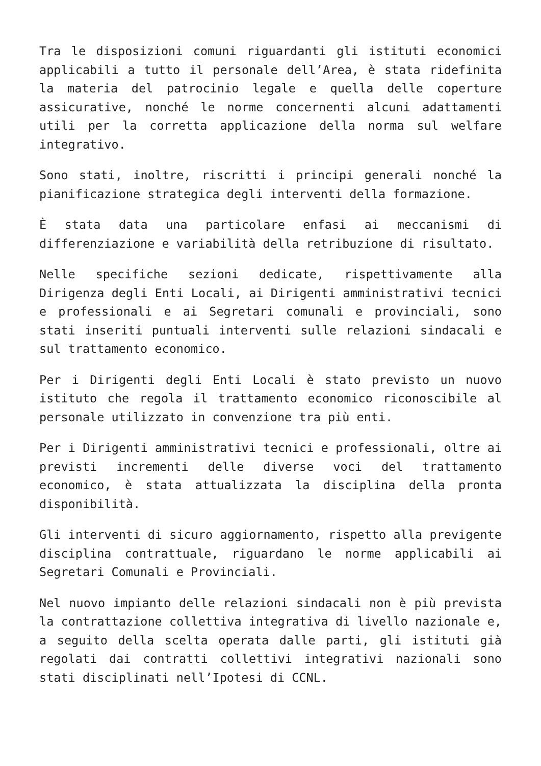Tra le disposizioni comuni riguardanti gli istituti economici applicabili a tutto il personale dell’Area, è stata ridefinita la materia del patrocinio legale e quella delle coperture assicurative, nonché le norme concernenti alcuni adattamenti utili per la corretta applicazione della norma sul welfare integrativo.
Sono stati, inoltre, riscritti i principi generali nonché la pianificazione strategica degli interventi della formazione.
È stata data una particolare enfasi ai meccanismi di differenziazione e variabilità della retribuzione di risultato.
Nelle specifiche sezioni dedicate, rispettivamente alla Dirigenza degli Enti Locali, ai Dirigenti amministrativi tecnici e professionali e ai Segretari comunali e provinciali, sono stati inseriti puntuali interventi sulle relazioni sindacali e sul trattamento economico.
Per i Dirigenti degli Enti Locali è stato previsto un nuovo istituto che regola il trattamento economico riconoscibile al personale utilizzato in convenzione tra più enti.
Per i Dirigenti amministrativi tecnici e professionali, oltre ai previsti incrementi delle diverse voci del trattamento economico, è stata attualizzata la disciplina della pronta disponibilità.
Gli interventi di sicuro aggiornamento, rispetto alla previgente disciplina contrattuale, riguardano le norme applicabili ai Segretari Comunali e Provinciali.
Nel nuovo impianto delle relazioni sindacali non è più prevista la contrattazione collettiva integrativa di livello nazionale e, a seguito della scelta operata dalle parti, gli istituti già regolati dai contratti collettivi integrativi nazionali sono stati disciplinati nell’Ipotesi di CCNL.